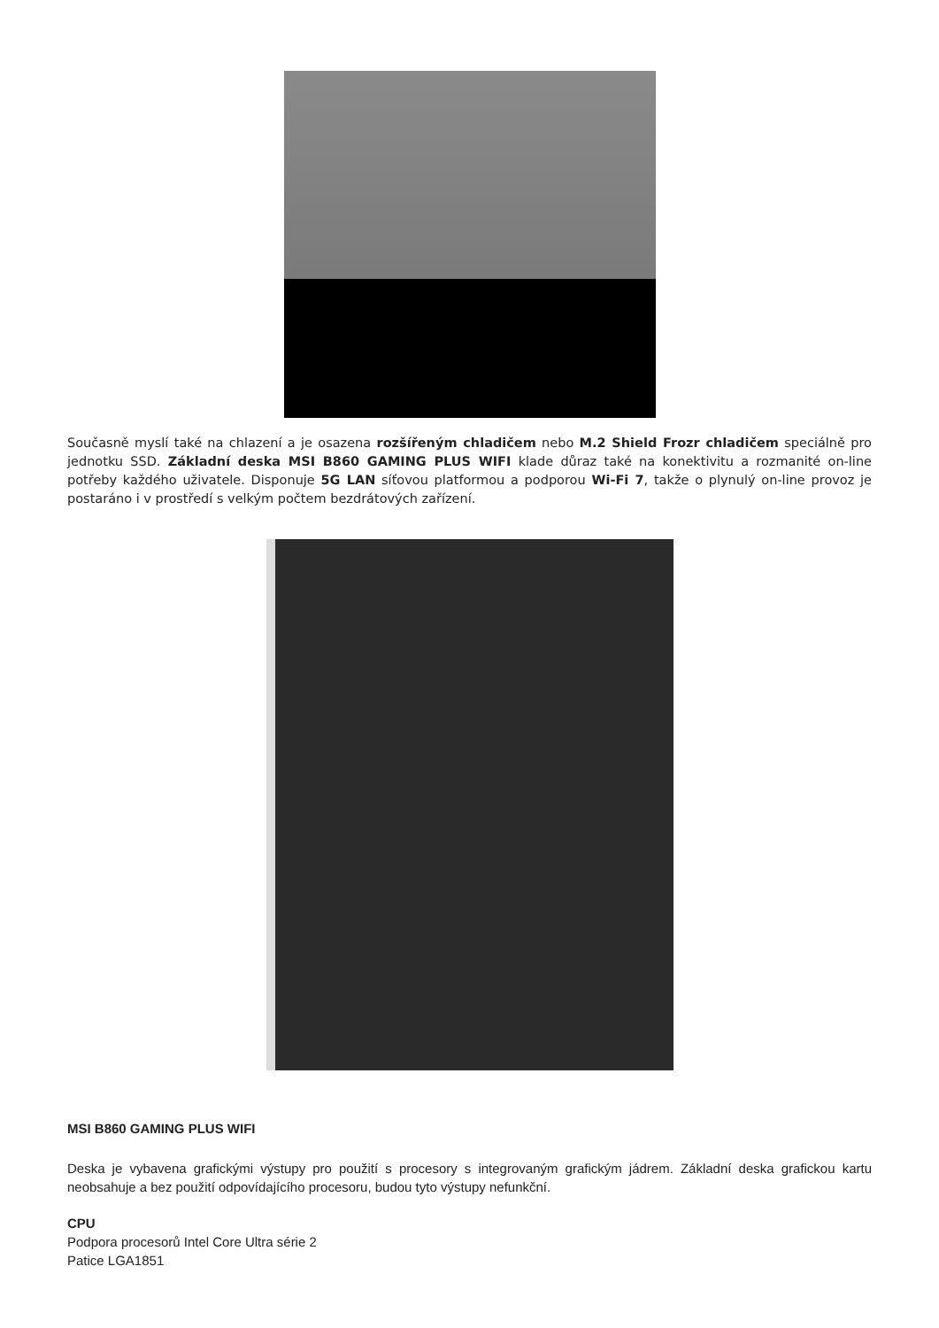Současně myslí také na chlazení a je osazena rozšířeným chladičem nebo M.2 Shield Frozr chladičem speciálně pro jednotku SSD. Základní deska MSI B860 GAMING PLUS WIFI klade důraz také na konektivitu a rozmanité on-line potřeby každého uživatele. Disponuje 5G LAN síťovou platformou a podporou Wi-Fi 7, takže o plynulý on-line provoz je postaráno i v prostředí s velkým počtem bezdrátových zařízení.
MSI B860 GAMING PLUS WIFI
Deska je vybavena grafickými výstupy pro použití s procesory s integrovaným grafickým jádrem. Základní deska grafickou kartu neobsahuje a bez použití odpovídajícího procesoru, budou tyto výstupy nefunkční.
CPU
Podpora procesorů Intel Core Ultra série 2
Patice LGA1851